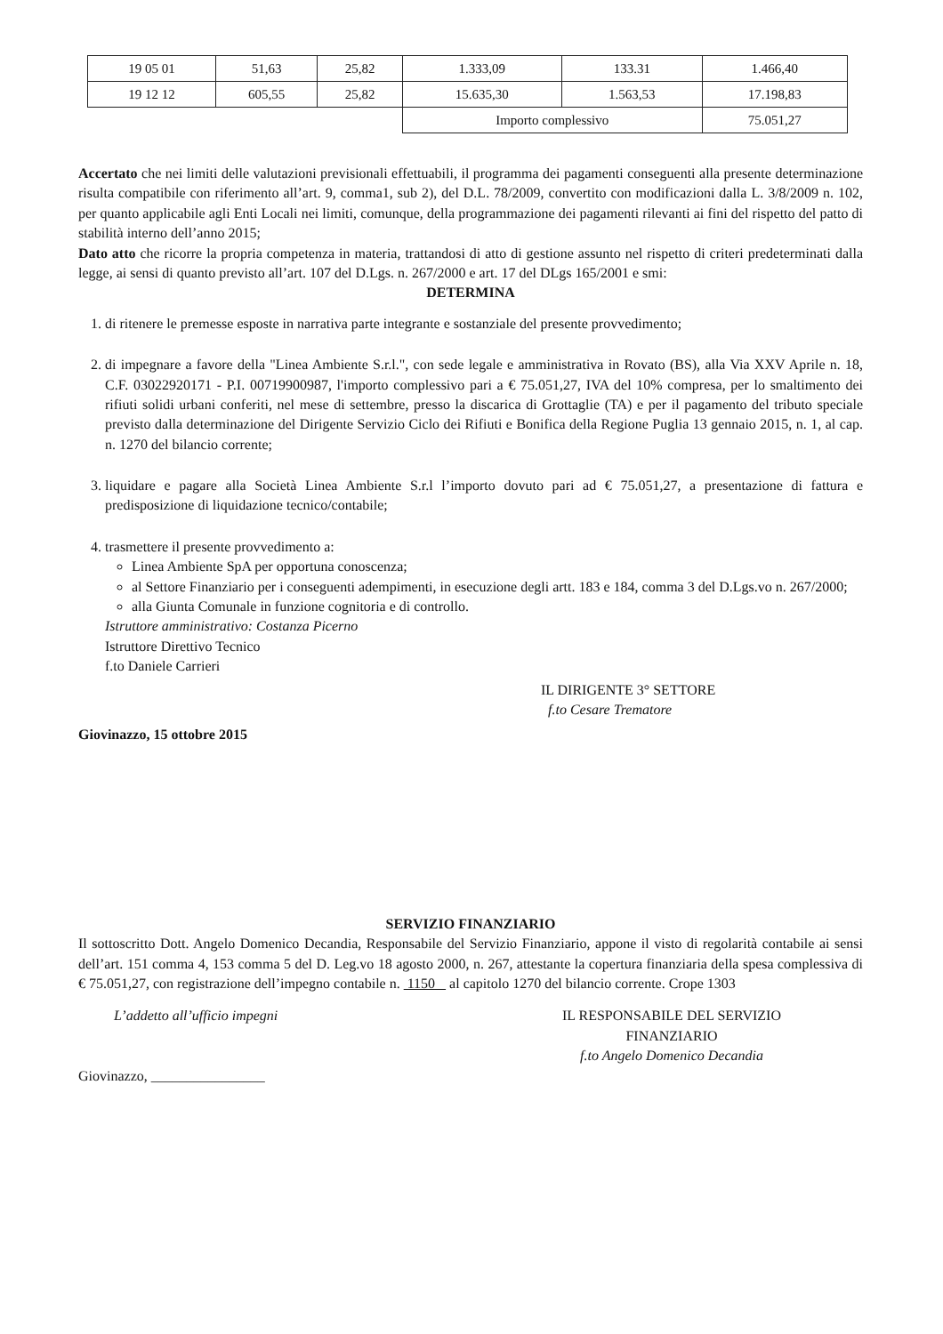| 19 05 01 | 51,63 | 25,82 | 1.333,09 | 133.31 | 1.466,40 |
| 19 12 12 | 605,55 | 25,82 | 15.635,30 | 1.563,53 | 17.198,83 |
| | | | Importo complessivo | | 75.051,27 |
Accertato che nei limiti delle valutazioni previsionali effettuabili, il programma dei pagamenti conseguenti alla presente determinazione risulta compatibile con riferimento all’art. 9, comma1, sub 2), del D.L. 78/2009, convertito con modificazioni dalla L. 3/8/2009 n. 102, per quanto applicabile agli Enti Locali nei limiti, comunque, della programmazione dei pagamenti rilevanti ai fini del rispetto del patto di stabilità interno dell’anno 2015;
Dato atto che ricorre la propria competenza in materia, trattandosi di atto di gestione assunto nel rispetto di criteri predeterminati dalla legge, ai sensi di quanto previsto all’art. 107 del D.Lgs. n. 267/2000 e art. 17 del DLgs 165/2001 e smi:
DETERMINA
1. di ritenere le premesse esposte in narrativa parte integrante e sostanziale del presente provvedimento;
2. di impegnare a favore della "Linea Ambiente S.r.l.", con sede legale e amministrativa in Rovato (BS), alla Via XXV Aprile n. 18, C.F. 03022920171 - P.I. 00719900987, l'importo complessivo pari a € 75.051,27, IVA del 10% compresa, per lo smaltimento dei rifiuti solidi urbani conferiti, nel mese di settembre, presso la discarica di Grottaglie (TA) e per il pagamento del tributo speciale previsto dalla determinazione del Dirigente Servizio Ciclo dei Rifiuti e Bonifica della Regione Puglia 13 gennaio 2015, n. 1, al cap. n. 1270 del bilancio corrente;
3. liquidare e pagare alla Società Linea Ambiente S.r.l l’importo dovuto pari ad € 75.051,27, a presentazione di fattura e predisposizione di liquidazione tecnico/contabile;
4. trasmettere il presente provvedimento a:
Linea Ambiente SpA per opportuna conoscenza;
al Settore Finanziario per i conseguenti adempimenti, in esecuzione degli artt. 183 e 184, comma 3 del D.Lgs.vo n. 267/2000;
alla Giunta Comunale in funzione cognitoria e di controllo.
Istruttore amministrativo: Costanza Picerno
Istruttore Direttivo Tecnico
f.to Daniele Carrieri
IL DIRIGENTE 3° SETTORE
f.to Cesare Trematore
Giovinazzo, 15 ottobre 2015
SERVIZIO FINANZIARIO
Il sottoscritto Dott. Angelo Domenico Decandia, Responsabile del Servizio Finanziario, appone il visto di regolarità contabile ai sensi dell’art. 151 comma 4, 153 comma 5 del D. Leg.vo 18 agosto 2000, n. 267, attestante la copertura finanziaria della spesa complessiva di € 75.051,27, con registrazione dell’impegno contabile n. 1150 al capitolo 1270 del bilancio corrente. Crope 1303
L’addetto all’ufficio impegni
Giovinazzo, ________________
IL RESPONSABILE DEL SERVIZIO
FINANZIARIO
f.to Angelo Domenico Decandia